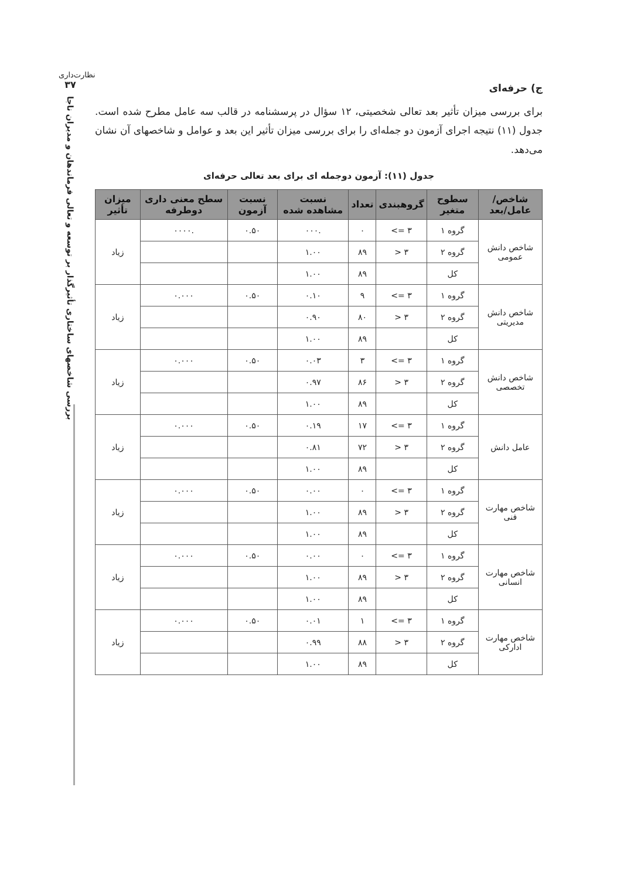نظارت‌داری
۳۷
بررسی شاخصهای ساختاری تأثیرگذار بر توسعه و تعالی فرماندهان و مدیران ناجا
ج) حرفه‌ای
برای بررسی میزان تأثیر بعد تعالی شخصیتی، ۱۲ سؤال در پرسشنامه در قالب سه عامل مطرح شده است. جدول (۱۱) نتیجه اجرای آزمون دو جمله‌ای را برای بررسی میزان تأثیر این بعد و عوامل و شاخصهای آن نشان می‌دهد.
جدول (۱۱): آزمون دوجمله ای برای بعد تعالی حرفه‌ای
| شاخص/عامل/بعد | سطوح متغیر | گروهبندی | تعداد | نسبت مشاهده شده | نسبت آزمون | سطح معنی داری دوطرفه | میزان تأثیر |
| --- | --- | --- | --- | --- | --- | --- | --- |
| شاخص دانش عمومی | گروه ۱ | ‎<= ۳ | ۰ | .۰۰۰ | ۰.۵۰ | .۰۰۰۰ | زیاد |
| | گروه ۲ | ‎> ۳ | ۸۹ | ۱.۰۰ | | | |
| | کل | | ۸۹ | ۱.۰۰ | | | |
| شاخص دانش مدیریتی | گروه ۱ | ‎<= ۳ | ۹ | ۰.۱۰ | ۰.۵۰ | ۰.۰۰۰ | زیاد |
| | گروه ۲ | ‎> ۳ | ۸۰ | ۰.۹۰ | | | |
| | کل | | ۸۹ | ۱.۰۰ | | | |
| شاخص دانش تخصصی | گروه ۱ | ‎<= ۳ | ۳ | ۰.۰۳ | ۰.۵۰ | ۰.۰۰۰ | زیاد |
| | گروه ۲ | ‎> ۳ | ۸۶ | ۰.۹۷ | | | |
| | کل | | ۸۹ | ۱.۰۰ | | | |
| عامل دانش | گروه ۱ | ‎<= ۳ | ۱۷ | ۰.۱۹ | ۰.۵۰ | ۰.۰۰۰ | زیاد |
| | گروه ۲ | ‎> ۳ | ۷۲ | ۰.۸۱ | | | |
| | کل | | ۸۹ | ۱.۰۰ | | | |
| شاخص مهارت فنی | گروه ۱ | ‎<= ۳ | ۰ | ۰.۰۰ | ۰.۵۰ | ۰.۰۰۰ | زیاد |
| | گروه ۲ | ‎> ۳ | ۸۹ | ۱.۰۰ | | | |
| | کل | | ۸۹ | ۱.۰۰ | | | |
| شاخص مهارت انسانی | گروه ۱ | ‎<= ۳ | ۰ | ۰.۰۰ | ۰.۵۰ | ۰.۰۰۰ | زیاد |
| | گروه ۲ | ‎> ۳ | ۸۹ | ۱.۰۰ | | | |
| | کل | | ۸۹ | ۱.۰۰ | | | |
| شاخص مهارت ادارکی | گروه ۱ | ‎<= ۳ | ۱ | ۰.۰۱ | ۰.۵۰ | ۰.۰۰۰ | زیاد |
| | گروه ۲ | ‎> ۳ | ۸۸ | ۰.۹۹ | | | |
| | کل | | ۸۹ | ۱.۰۰ | | | |